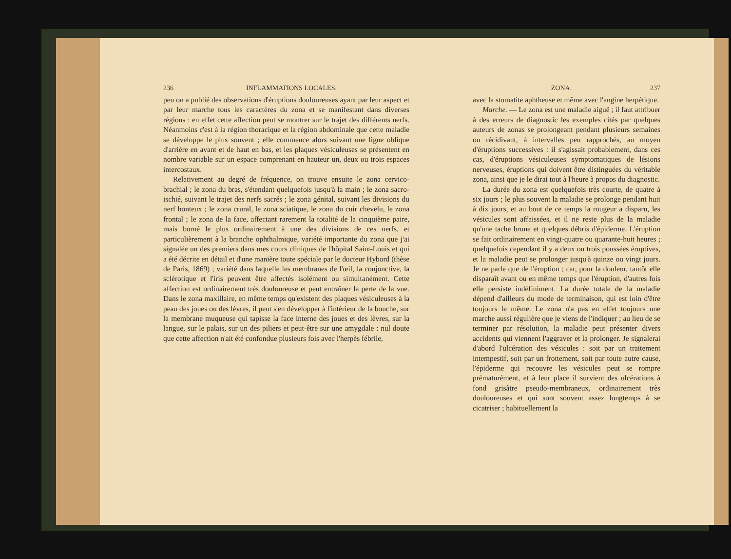236 INFLAMMATIONS LOCALES.
peu on a publié des observations d'éruptions douloureuses ayant par leur aspect et par leur marche tous les caractères du zona et se manifestant dans diverses régions : en effet cette affection peut se montrer sur le trajet des différents nerfs. Néanmoins c'est à la région thoracique et la région abdominale que cette maladie se développe le plus souvent ; elle commence alors suivant une ligne oblique d'arrière en avant et de haut en bas, et les plaques vésiculeuses se présentent en nombre variable sur un espace comprenant en hauteur un, deux ou trois espaces intercostaux.
Relativement au degré de fréquence, on trouve ensuite le zona cervico-brachial ; le zona du bras, s'étendant quelquefois jusqu'à la main ; le zona sacro-ischié, suivant le trajet des nerfs sacrés ; le zona génital, suivant les divisions du nerf honteux ; le zona crural, le zona sciatique, le zona du cuir chevelu, le zona frontal ; le zona de la face, affectant rarement la totalité de la cinquième paire, mais borné le plus ordinairement à une des divisions de ces nerfs, et particulièrement à la branche ophthalmique, variété importante du zona que j'ai signalée un des premiers dans mes cours cliniques de l'hôpital Saint-Louis et qui a été décrite en détail et d'une manière toute spéciale par le docteur Hybord (thèse de Paris, 1869) ; variété dans laquelle les membranes de l'œil, la conjonctive, la sclérotique et l'iris peuvent être affectés isolément ou simultanément. Cette affection est ordinairement très douloureuse et peut entraîner la perte de la vue. Dans le zona maxillaire, en même temps qu'existent des plaques vésiculeuses à la peau des joues ou des lèvres, il peut s'en développer à l'intérieur de la bouche, sur la membrane muqueuse qui tapisse la face interne des joues et des lèvres, sur la langue, sur le palais, sur un des piliers et peut-être sur une amygdale : nul doute que cette affection n'ait été confondue plusieurs fois avec l'herpès fébrile,
ZONA. 237
avec la stomatite aphtheuse et même avec l'angine herpétique.
Marche. — Le zona est une maladie aiguë ; il faut attribuer à des erreurs de diagnostic les exemples cités par quelques auteurs de zonas se prolongeant pendant plusieurs semaines ou récidivant, à intervalles peu rapprochés, au moyen d'éruptions successives : il s'agissait probablement, dans ces cas, d'éruptions vésiculeuses symptomatiques de lésions nerveuses, éruptions qui doivent être distinguées du véritable zona, ainsi que je le dirai tout à l'heure à propos du diagnostic.
La durée du zona est quelquefois très courte, de quatre à six jours ; le plus souvent la maladie se prolonge pendant huit à dix jours, et au bout de ce temps la rougeur a disparu, les vésicules sont affaissées, et il ne reste plus de la maladie qu'une tache brune et quelques débris d'épiderme. L'éruption se fait ordinairement en vingt-quatre ou quarante-huit heures ; quelquefois cependant il y a deux ou trois poussées éruptives, et la maladie peut se prolonger jusqu'à quinze ou vingt jours. Je ne parle que de l'éruption ; car, pour la douleur, tantôt elle disparaît avant ou en même temps que l'éruption, d'autres fois elle persiste indéfiniment. La durée totale de la maladie dépend d'ailleurs du mode de terminaison, qui est loin d'être toujours le même. Le zona n'a pas en effet toujours une marche aussi régulière que je viens de l'indiquer ; au lieu de se terminer par résolution, la maladie peut présenter divers accidents qui viennent l'aggraver et la prolonger. Je signalerai d'abord l'ulcération des vésicules : soit par un traitement intempestif, soit par un frottement, soit par toute autre cause, l'épiderme qui recouvre les vésicules peut se rompre prématurément, et à leur place il survient des ulcérations à fond grisâtre pseudo-membraneux, ordinairement très douloureuses et qui sont souvent assez longtemps à se cicatriser ; habituellement la